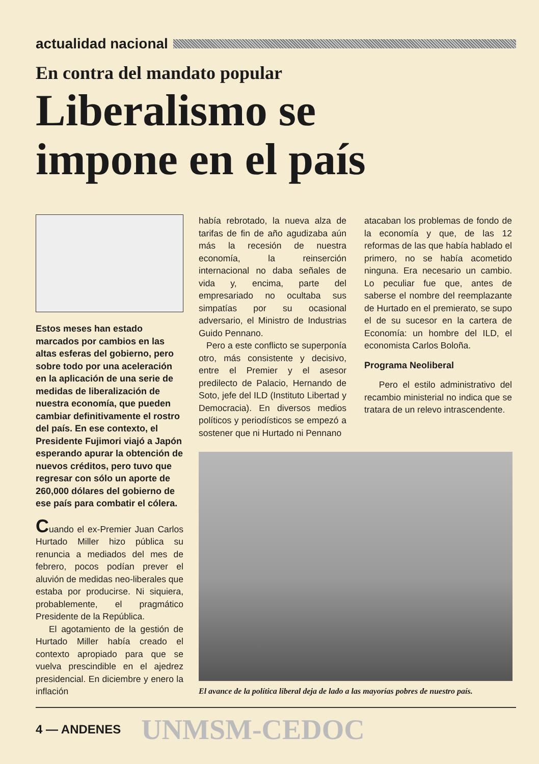actualidad nacional
En contra del mandato popular
Liberalismo se
impone en el país
Estos meses han estado marcados por cambios en las altas esferas del gobierno, pero sobre todo por una aceleración en la aplicación de una serie de medidas de liberalización de nuestra economía, que pueden cambiar definitivamente el rostro del país. En ese contexto, el Presidente Fujimori viajó a Japón esperando apurar la obtención de nuevos créditos, pero tuvo que regresar con sólo un aporte de 260,000 dólares del gobierno de ese país para combatir el cólera.
Cuando el ex-Premier Juan Carlos Hurtado Miller hizo pública su renuncia a mediados del mes de febrero, pocos podían prever el aluvión de medidas neo-liberales que estaba por producirse. Ni siquiera, probablemente, el pragmático Presidente de la República.
El agotamiento de la gestión de Hurtado Miller había creado el contexto apropiado para que se vuelva prescindible en el ajedrez presidencial. En diciembre y enero la inflación
había rebrotado, la nueva alza de tarifas de fin de año agudizaba aún más la recesión de nuestra economía, la reinserción internacional no daba señales de vida y, encima, parte del empresariado no ocultaba sus simpatías por su ocasional adversario, el Ministro de Industrias Guido Pennano.
Pero a este conflicto se superponía otro, más consistente y decisivo, entre el Premier y el asesor predilecto de Palacio, Hernando de Soto, jefe del ILD (Instituto Libertad y Democracia). En diversos medios políticos y periodísticos se empezó a sostener que ni Hurtado ni Pennano
atacaban los problemas de fondo de la economía y que, de las 12 reformas de las que había hablado el primero, no se había acometido ninguna. Era necesario un cambio. Lo peculiar fue que, antes de saberse el nombre del reemplazante de Hurtado en el premierato, se supo el de su sucesor en la cartera de Economía: un hombre del ILD, el economista Carlos Boloña.
Programa Neoliberal
Pero el estilo administrativo del recambio ministerial no indica que se tratara de un relevo intrascendente.
El avance de la política liberal deja de lado a las mayorías pobres de nuestro país.
4 — ANDENES UNMSM-CEDOC